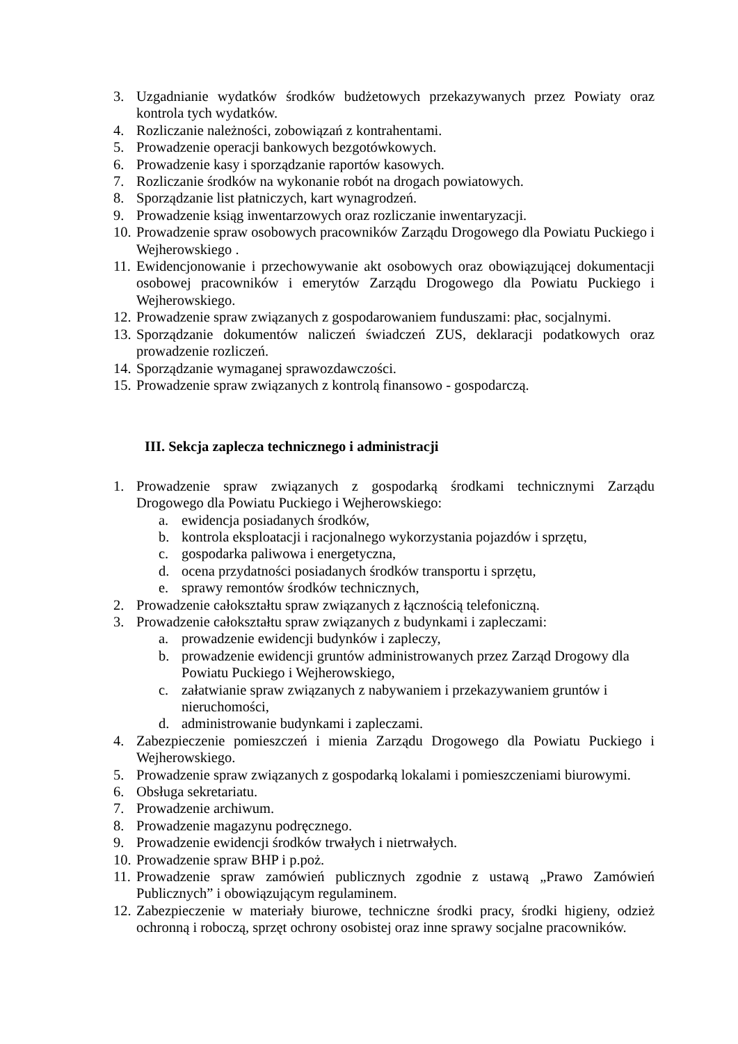3. Uzgadnianie wydatków środków budżetowych przekazywanych przez Powiaty oraz kontrola tych wydatków.
4. Rozliczanie należności, zobowiązań z kontrahentami.
5. Prowadzenie operacji bankowych bezgotówkowych.
6. Prowadzenie kasy i sporządzanie raportów kasowych.
7. Rozliczanie środków na wykonanie robót na drogach powiatowych.
8. Sporządzanie list płatniczych, kart wynagrodzeń.
9. Prowadzenie ksiąg inwentarzowych oraz rozliczanie inwentaryzacji.
10. Prowadzenie spraw osobowych pracowników Zarządu Drogowego dla Powiatu Puckiego i Wejherowskiego .
11. Ewidencjonowanie i przechowywanie akt osobowych oraz obowiązującej dokumentacji osobowej pracowników i emerytów Zarządu Drogowego dla Powiatu Puckiego i Wejherowskiego.
12. Prowadzenie spraw związanych z gospodarowaniem funduszami: płac, socjalnymi.
13. Sporządzanie dokumentów naliczeń świadczeń ZUS, deklaracji podatkowych oraz prowadzenie rozliczeń.
14. Sporządzanie wymaganej sprawozdawczości.
15. Prowadzenie spraw związanych z kontrolą finansowo - gospodarczą.
III. Sekcja zaplecza technicznego i administracji
1. Prowadzenie spraw związanych z gospodarką środkami technicznymi Zarządu Drogowego dla Powiatu Puckiego i Wejherowskiego:
a. ewidencja posiadanych środków,
b. kontrola eksploatacji i racjonalnego wykorzystania pojazdów i sprzętu,
c. gospodarka paliwowa i energetyczna,
d. ocena przydatności posiadanych środków transportu i sprzętu,
e. sprawy remontów środków technicznych,
2. Prowadzenie całokształtu spraw związanych z łącznością telefoniczną.
3. Prowadzenie całokształtu spraw związanych z budynkami i zapleczami:
a. prowadzenie ewidencji budynków i zapleczy,
b. prowadzenie ewidencji gruntów administrowanych przez Zarząd Drogowy dla Powiatu Puckiego i Wejherowskiego,
c. załatwianie spraw związanych z nabywaniem i przekazywaniem gruntów i nieruchomości,
d. administrowanie budynkami i zapleczami.
4. Zabezpieczenie pomieszczeń i mienia Zarządu Drogowego dla Powiatu Puckiego i Wejherowskiego.
5. Prowadzenie spraw związanych z gospodarką lokalami i pomieszczeniami biurowymi.
6. Obsługa sekretariatu.
7. Prowadzenie archiwum.
8. Prowadzenie magazynu podręcznego.
9. Prowadzenie ewidencji środków trwałych i nietrwałych.
10. Prowadzenie spraw BHP i p.poż.
11. Prowadzenie spraw zamówień publicznych zgodnie z ustawą „Prawo Zamówień Publicznych” i obowiązującym regulaminem.
12. Zabezpieczenie w materiały biurowe, techniczne środki pracy, środki higieny, odzież ochronną i roboczą, sprzęt ochrony osobistej oraz inne sprawy socjalne pracowników.